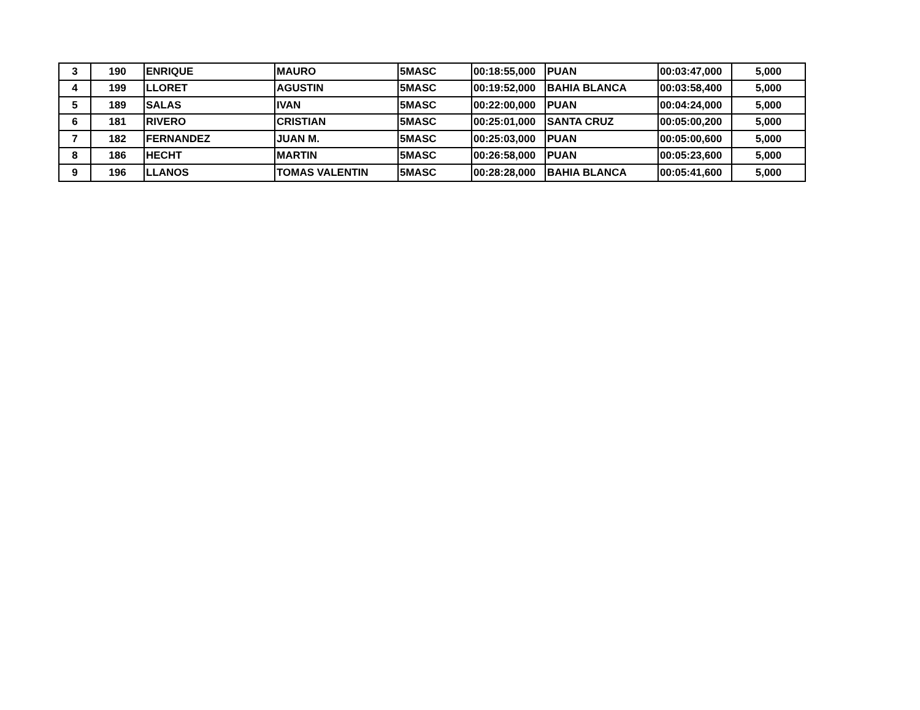| 3 | 190 | ENRIQUE | MAURO | 5MASC | 00:18:55,000 | PUAN | 00:03:47,000 | 5,000 |
| 4 | 199 | LLORET | AGUSTIN | 5MASC | 00:19:52,000 | BAHIA BLANCA | 00:03:58,400 | 5,000 |
| 5 | 189 | SALAS | IVAN | 5MASC | 00:22:00,000 | PUAN | 00:04:24,000 | 5,000 |
| 6 | 181 | RIVERO | CRISTIAN | 5MASC | 00:25:01,000 | SANTA CRUZ | 00:05:00,200 | 5,000 |
| 7 | 182 | FERNANDEZ | JUAN M. | 5MASC | 00:25:03,000 | PUAN | 00:05:00,600 | 5,000 |
| 8 | 186 | HECHT | MARTIN | 5MASC | 00:26:58,000 | PUAN | 00:05:23,600 | 5,000 |
| 9 | 196 | LLANOS | TOMAS VALENTIN | 5MASC | 00:28:28,000 | BAHIA BLANCA | 00:05:41,600 | 5,000 |